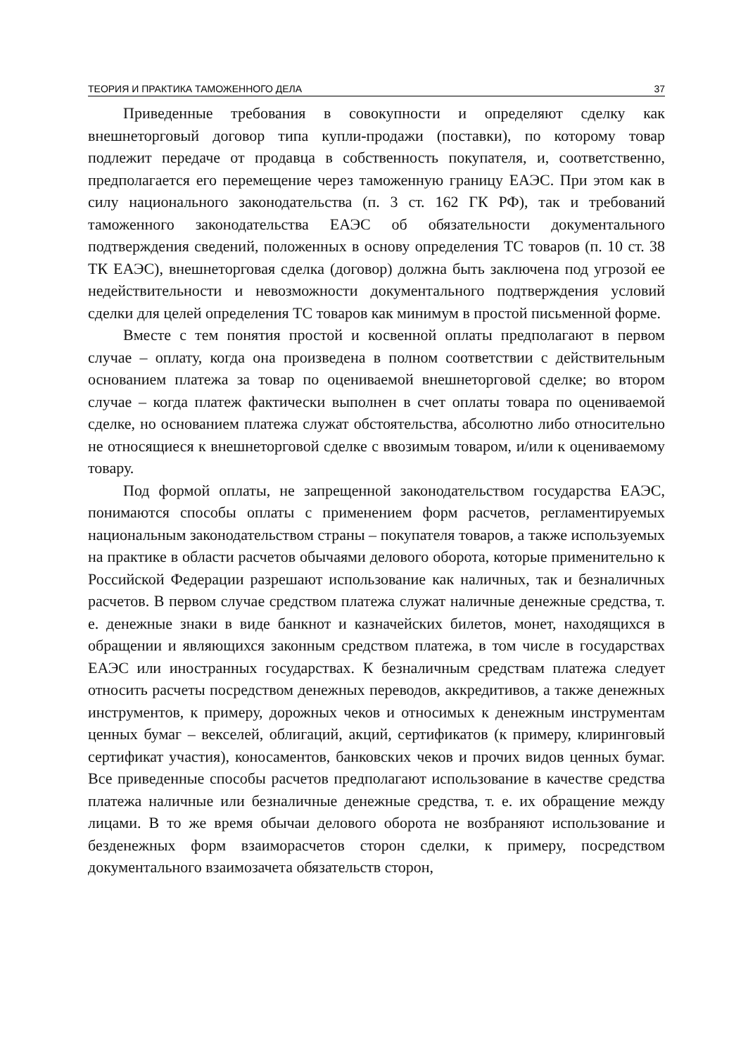ТЕОРИЯ И ПРАКТИКА ТАМОЖЕННОГО ДЕЛА 37
Приведенные требования в совокупности и определяют сделку как внешнеторговый договор типа купли-продажи (поставки), по которому товар подлежит передаче от продавца в собственность покупателя, и, соответственно, предполагается его перемещение через таможенную границу ЕАЭС. При этом как в силу национального законодательства (п. 3 ст. 162 ГК РФ), так и требований таможенного законодательства ЕАЭС об обязательности документального подтверждения сведений, положенных в основу определения ТС товаров (п. 10 ст. 38 ТК ЕАЭС), внешнеторговая сделка (договор) должна быть заключена под угрозой ее недействительности и невозможности документального подтверждения условий сделки для целей определения ТС товаров как минимум в простой письменной форме.
Вместе с тем понятия простой и косвенной оплаты предполагают в первом случае – оплату, когда она произведена в полном соответствии с действительным основанием платежа за товар по оцениваемой внешнеторговой сделке; во втором случае – когда платеж фактически выполнен в счет оплаты товара по оцениваемой сделке, но основанием платежа служат обстоятельства, абсолютно либо относительно не относящиеся к внешнеторговой сделке с ввозимым товаром, и/или к оцениваемому товару.
Под формой оплаты, не запрещенной законодательством государства ЕАЭС, понимаются способы оплаты с применением форм расчетов, регламентируемых национальным законодательством страны – покупателя товаров, а также используемых на практике в области расчетов обычаями делового оборота, которые применительно к Российской Федерации разрешают использование как наличных, так и безналичных расчетов. В первом случае средством платежа служат наличные денежные средства, т. е. денежные знаки в виде банкнот и казначейских билетов, монет, находящихся в обращении и являющихся законным средством платежа, в том числе в государствах ЕАЭС или иностранных государствах. К безналичным средствам платежа следует относить расчеты посредством денежных переводов, аккредитивов, а также денежных инструментов, к примеру, дорожных чеков и относимых к денежным инструментам ценных бумаг – векселей, облигаций, акций, сертификатов (к примеру, клиринговый сертификат участия), коносаментов, банковских чеков и прочих видов ценных бумаг. Все приведенные способы расчетов предполагают использование в качестве средства платежа наличные или безналичные денежные средства, т. е. их обращение между лицами. В то же время обычаи делового оборота не возбраняют использование и безденежных форм взаиморасчетов сторон сделки, к примеру, посредством документального взаимозачета обязательств сторон,